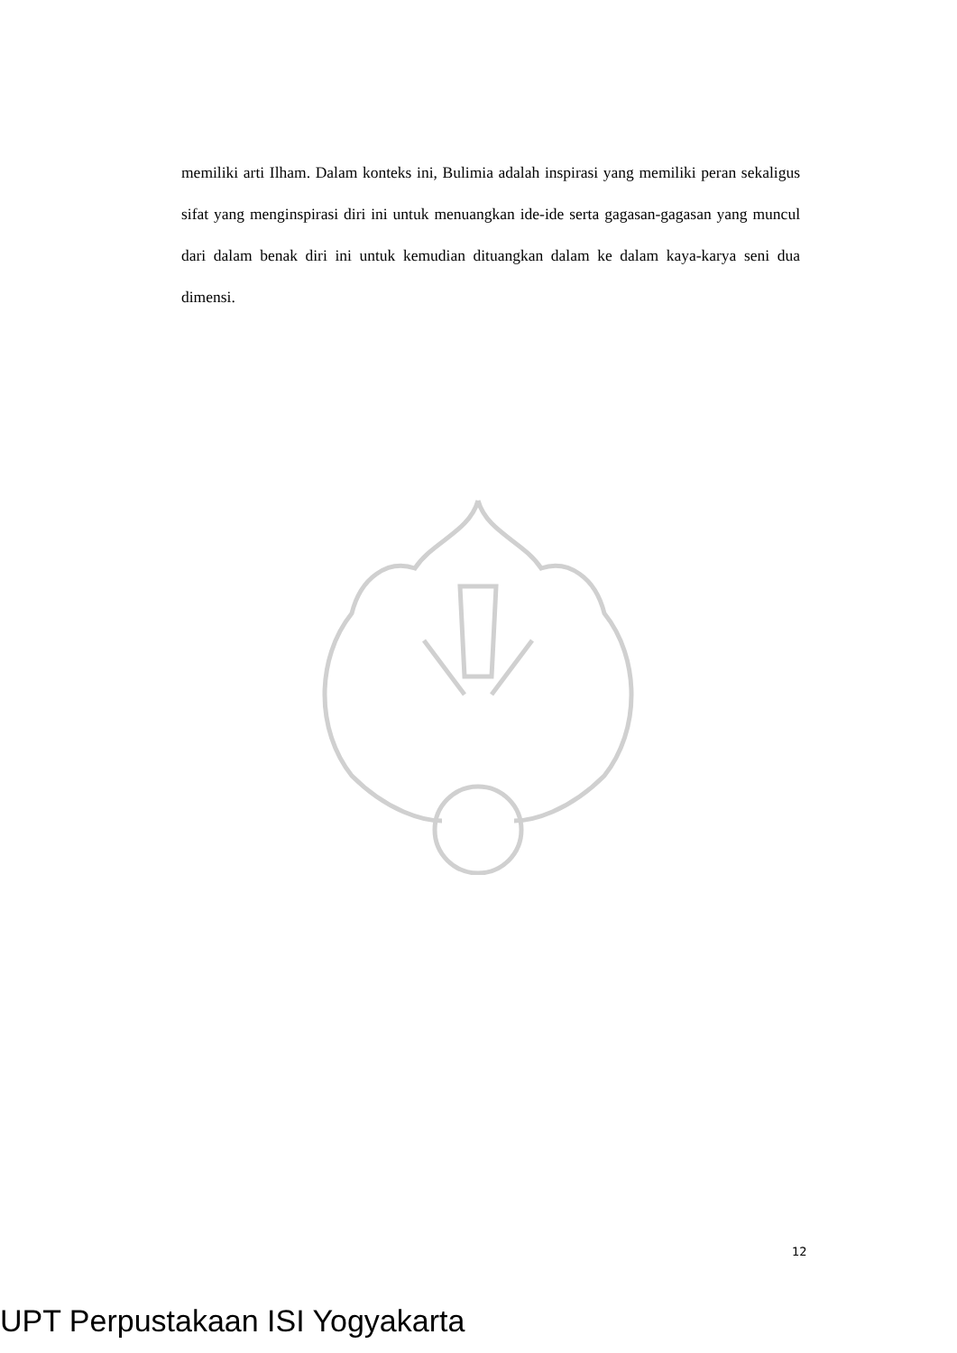memiliki arti Ilham. Dalam konteks ini, Bulimia adalah inspirasi yang memiliki peran sekaligus sifat yang menginspirasi diri ini untuk menuangkan ide-ide serta gagasan-gagasan yang muncul dari dalam benak diri ini untuk kemudian dituangkan dalam ke dalam kaya-karya seni dua dimensi.
12
UPT Perpustakaan ISI Yogyakarta